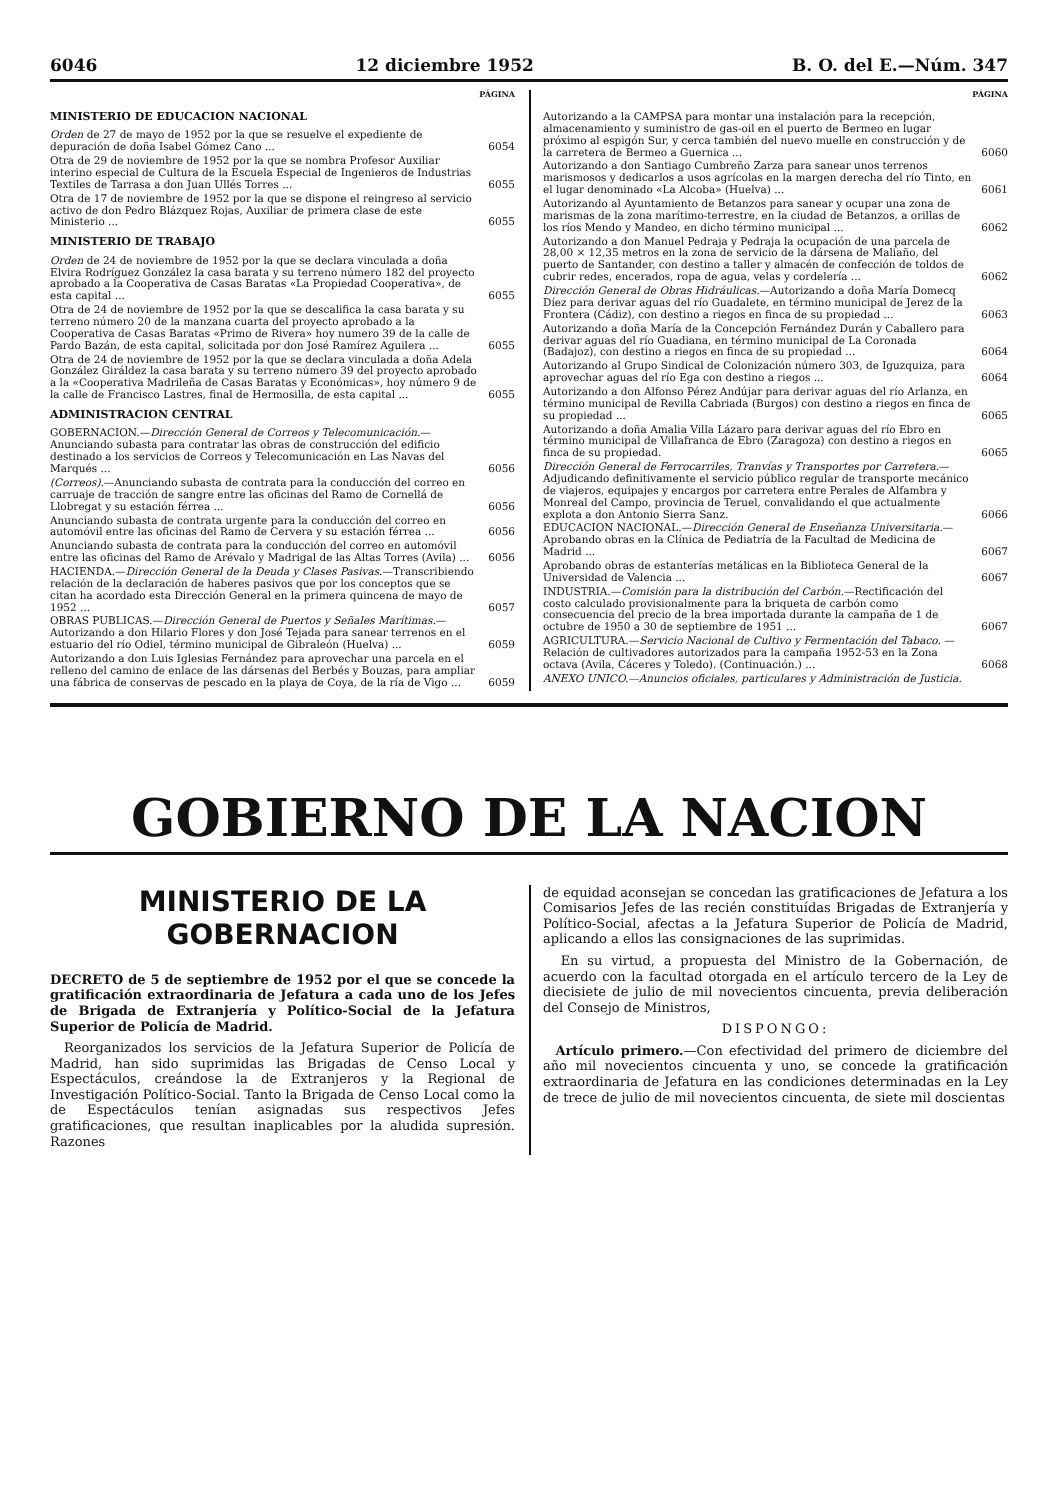6046 12 diciembre 1952 B. O. del E.—Núm. 347
PÁGINA
MINISTERIO DE EDUCACION NACIONAL
Orden de 27 de mayo de 1952 por la que se resuelve el expediente de depuración de doña Isabel Gómez Cano ... 6054
Otra de 29 de noviembre de 1952 por la que se nombra Profesor Auxiliar interino especial de Cultura de la Escuela Especial de Ingenieros de Industrias Textiles de Tarrasa a don Juan Ullés Torres ... 6055
Otra de 17 de noviembre de 1952 por la que se dispone el reingreso al servicio activo de don Pedro Blázquez Rojas, Auxiliar de primera clase de este Ministerio ... 6055
MINISTERIO DE TRABAJO
Orden de 24 de noviembre de 1952 por la que se declara vinculada a doña Elvira Rodríguez González la casa barata y su terreno número 182 del proyecto aprobado a la Cooperativa de Casas Baratas «La Propiedad Cooperativa», de esta capital ... 6055
Otra de 24 de noviembre de 1952 por la que se descalifica la casa barata y su terreno número 20 de la manzana cuarta del proyecto aprobado a la Cooperativa de Casas Baratas «Primo de Rivera» hoy numero 39 de la calle de Pardo Bazán, de esta capital, solicitada por don José Ramírez Aguilera ... 6055
Otra de 24 de noviembre de 1952 por la que se declara vinculada a doña Adela González Giráldez la casa barata y su terreno número 39 del proyecto aprobado a la «Cooperativa Madrileña de Casas Baratas y Económicas», hoy número 9 de la calle de Francisco Lastres, final de Hermosilla, de esta capital ... 6055
ADMINISTRACION CENTRAL
GOBERNACION.—Dirección General de Correos y Telecomunicación.—Anunciando subasta para contratar las obras de construcción del edificio destinado a los servicios de Correos y Telecomunicación en Las Navas del Marqués ... 6056
(Correos).—Anunciando subasta de contrata para la conducción del correo en carruaje de tracción de sangre entre las oficinas del Ramo de Cornellá de Llobregat y su estación férrea ... 6056
Anunciando subasta de contrata urgente para la conducción del correo en automóvil entre las oficinas del Ramo de Cervera y su estación férrea ... 6056
Anunciando subasta de contrata para la conducción del correo en automóvil entre las oficinas del Ramo de Arévalo y Madrigal de las Altas Torres (Avila) ... 6056
HACIENDA.—Dirección General de la Deuda y Clases Pasivas.—Transcribiendo relación de la declaración de haberes pasivos que por los conceptos que se citan ha acordado esta Dirección General en la primera quincena de mayo de 1952 ... 6057
OBRAS PUBLICAS.—Dirección General de Puertos y Señales Marítimas.—Autorizando a don Hilario Flores y don José Tejada para sanear terrenos en el estuario del río Odiel, término municipal de Gibraleón (Huelva) ... 6059
Autorizando a don Luis Iglesias Fernández para aprovechar una parcela en el relleno del camino de enlace de las dársenas del Berbés y Bouzas, para ampliar una fábrica de conservas de pescado en la playa de Coya, de la ría de Vigo ... 6059
PÁGINA
Autorizando a la CAMPSA para montar una instalación para la recepción, almacenamiento y suministro de gas-oil en el puerto de Bermeo en lugar próximo al espigón Sur, y cerca también del nuevo muelle en construcción y de la carretera de Bermeo a Guernica ... 6060
Autorizando a don Santiago Cumbreño Zarza para sanear unos terrenos marismosos y dedicarlos a usos agrícolas en la margen derecha del río Tinto, en el lugar denominado «La Alcoba» (Huelva) ... 6061
Autorizando al Ayuntamiento de Betanzos para sanear y ocupar una zona de marismas de la zona marítimo-terrestre, en la ciudad de Betanzos, a orillas de los ríos Mendo y Mandeo, en dicho término municipal ... 6062
Autorizando a don Manuel Pedraja y Pedraja la ocupación de una parcela de 28,00 × 12,35 metros en la zona de servicio de la dársena de Maliaño, del puerto de Santander, con destino a taller y almacén de confección de toldos de cubrir redes, encerados, ropa de agua, velas y cordelería ... 6062
Dirección General de Obras Hidráulicas.—Autorizando a doña María Domecq Díez para derivar aguas del río Guadalete, en término municipal de Jerez de la Frontera (Cádiz), con destino a riegos en finca de su propiedad ... 6063
Autorizando a doña María de la Concepción Fernández Durán y Caballero para derivar aguas del río Guadiana, en término municipal de La Coronada (Badajoz), con destino a riegos en finca de su propiedad ... 6064
Autorizando al Grupo Sindical de Colonización número 303, de Iguzquiza, para aprovechar aguas del río Ega con destino a riegos ... 6064
Autorizando a don Alfonso Pérez Andújar para derivar aguas del río Arlanza, en término municipal de Revilla Cabriada (Burgos) con destino a riegos en finca de su propiedad ... 6065
Autorizando a doña Amalia Villa Lázaro para derivar aguas del río Ebro en término municipal de Villafranca de Ebro (Zaragoza) con destino a riegos en finca de su propiedad. 6065
Dirección General de Ferrocarriles, Tranvías y Transportes por Carretera.—Adjudicando definitivamente el servicio público regular de transporte mecánico de viajeros, equipajes y encargos por carretera entre Perales de Alfambra y Monreal del Campo, provincia de Teruel, convalidando el que actualmente explota a don Antonio Sierra Sanz. 6066
EDUCACION NACIONAL.—Dirección General de Enseñanza Universitaria.—Aprobando obras en la Clínica de Pediatría de la Facultad de Medicina de Madrid ... 6067
Aprobando obras de estanterías metálicas en la Biblioteca General de la Universidad de Valencia ... 6067
INDUSTRIA.—Comisión para la distribución del Carbón.—Rectificación del costo calculado provisionalmente para la briqueta de carbón como consecuencia del precio de la brea importada durante la campaña de 1 de octubre de 1950 a 30 de septiembre de 1951 ... 6067
AGRICULTURA.—Servicio Nacional de Cultivo y Fermentación del Tabaco. — Relación de cultivadores autorizados para la campaña 1952-53 en la Zona octava (Avila, Cáceres y Toledo). (Continuación.) ... 6068
ANEXO UNICO.—Anuncios oficiales, particulares y Administración de Justicia.
GOBIERNO DE LA NACION
MINISTERIO DE LA GOBERNACION
DECRETO de 5 de septiembre de 1952 por el que se concede la gratificación extraordinaria de Jefatura a cada uno de los Jefes de Brigada de Extranjería y Político-Social de la Jefatura Superior de Policía de Madrid.
Reorganizados los servicios de la Jefatura Superior de Policía de Madrid, han sido suprimidas las Brigadas de Censo Local y Espectáculos, creándose la de Extranjeros y la Regional de Investigación Político-Social. Tanto la Brigada de Censo Local como la de Espectáculos tenían asignadas sus respectivos Jefes gratificaciones, que resultan inaplicables por la aludida supresión. Razones
de equidad aconsejan se concedan las gratificaciones de Jefatura a los Comisarios Jefes de las recién constituídas Brigadas de Extranjería y Político-Social, afectas a la Jefatura Superior de Policía de Madrid, aplicando a ellos las consignaciones de las suprimidas.
En su virtud, a propuesta del Ministro de la Gobernación, de acuerdo con la facultad otorgada en el artículo tercero de la Ley de diecisiete de julio de mil novecientos cincuenta, previa deliberación del Consejo de Ministros,
DISPONGO:
Artículo primero.—Con efectividad del primero de diciembre del año mil novecientos cincuenta y uno, se concede la gratificación extraordinaria de Jefatura en las condiciones determinadas en la Ley de trece de julio de mil novecientos cincuenta, de siete mil doscientas